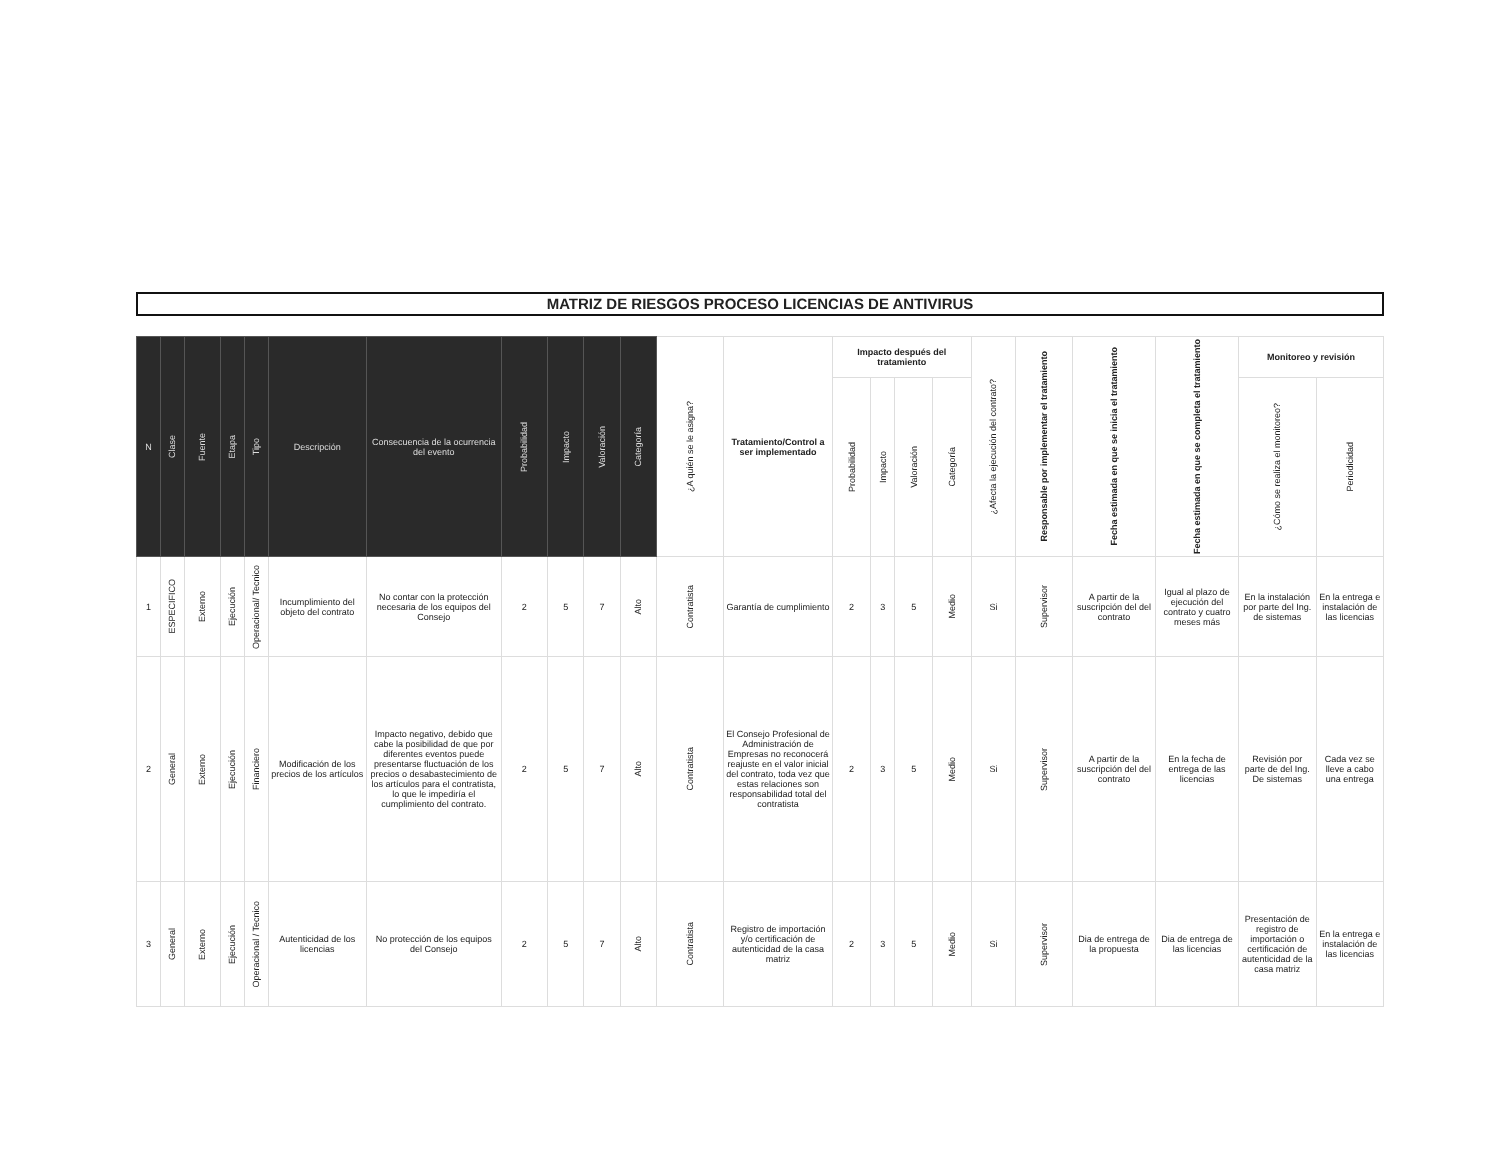MATRIZ DE RIESGOS PROCESO LICENCIAS DE ANTIVIRUS
| N | Clase | Fuente | Etapa | Tipo | Descripción | Consecuencia de la ocurrencia del evento | Probabilidad | Impacto | Valoración | Categoría | ¿A quién se le asigna? | Tratamiento/Control a ser implementado | Impacto después del tratamiento | | | | ¿Afecta la ejecución del contrato? | Responsable por implementar el tratamiento | Fecha estimada en que se inicia el tratamiento | Fecha estimada en que se completa el tratamiento | Monitoreo y revisión | |
| --- | --- | --- | --- | --- | --- | --- | --- | --- | --- | --- | --- | --- | --- | --- | --- | --- | --- | --- | --- | --- | --- | --- |
| | | | | | | | | | | | | | Probabilidad | Impacto | Valoración | Categoría | | | | | ¿Cómo se realiza el monitoreo? | Periodicidad |
| 1 | ESPECIFICO | Externo | Ejecución | Operacional/ Tecnico | Incumplimiento del objeto del contrato | No contar con la protección necesaria de los equipos del Consejo | 2 | 5 | 7 | Alto | Contratista | Garantía de cumplimiento | 2 | 3 | 5 | Medio | Si | Supervisor | A partir de la suscripción del del contrato | Igual al plazo de ejecución del contrato y cuatro meses más | En la instalación por parte del Ing. de sistemas | En la entrega e instalación de las licencias |
| 2 | General | Externo | Ejecución | Financiero | Modificación de los precios de los artículos | Impacto negativo, debido que cabe la posibilidad de que por diferentes eventos puede presentarse fluctuación de los precios o desabastecimiento de los artículos para el contratista, lo que le impediría el cumplimiento del contrato. | 2 | 5 | 7 | Alto | Contratista | El Consejo Profesional de Administración de Empresas no reconocerá reajuste en el valor inicial del contrato, toda vez que estas relaciones son responsabilidad total del contratista | 2 | 3 | 5 | Medio | Si | Supervisor | A partir de la suscripción del del contrato | En la fecha de entrega de las licencias | Revisión por parte de del Ing. De sistemas | Cada vez se lleve a cabo una entrega |
| 3 | General | Externo | Ejecución | Operacional / Tecnico | Autenticidad de los licencias | No protección de los equipos del Consejo | 2 | 5 | 7 | Alto | Contratista | Registro de importación y/o certificación de autenticidad de la casa matriz | 2 | 3 | 5 | Medio | Si | Supervisor | Dia de entrega de la propuesta | Dia de entrega de las licencias | Presentación de registro de importación o certificación de autenticidad de la casa matriz | En la entrega e instalación de las licencias |